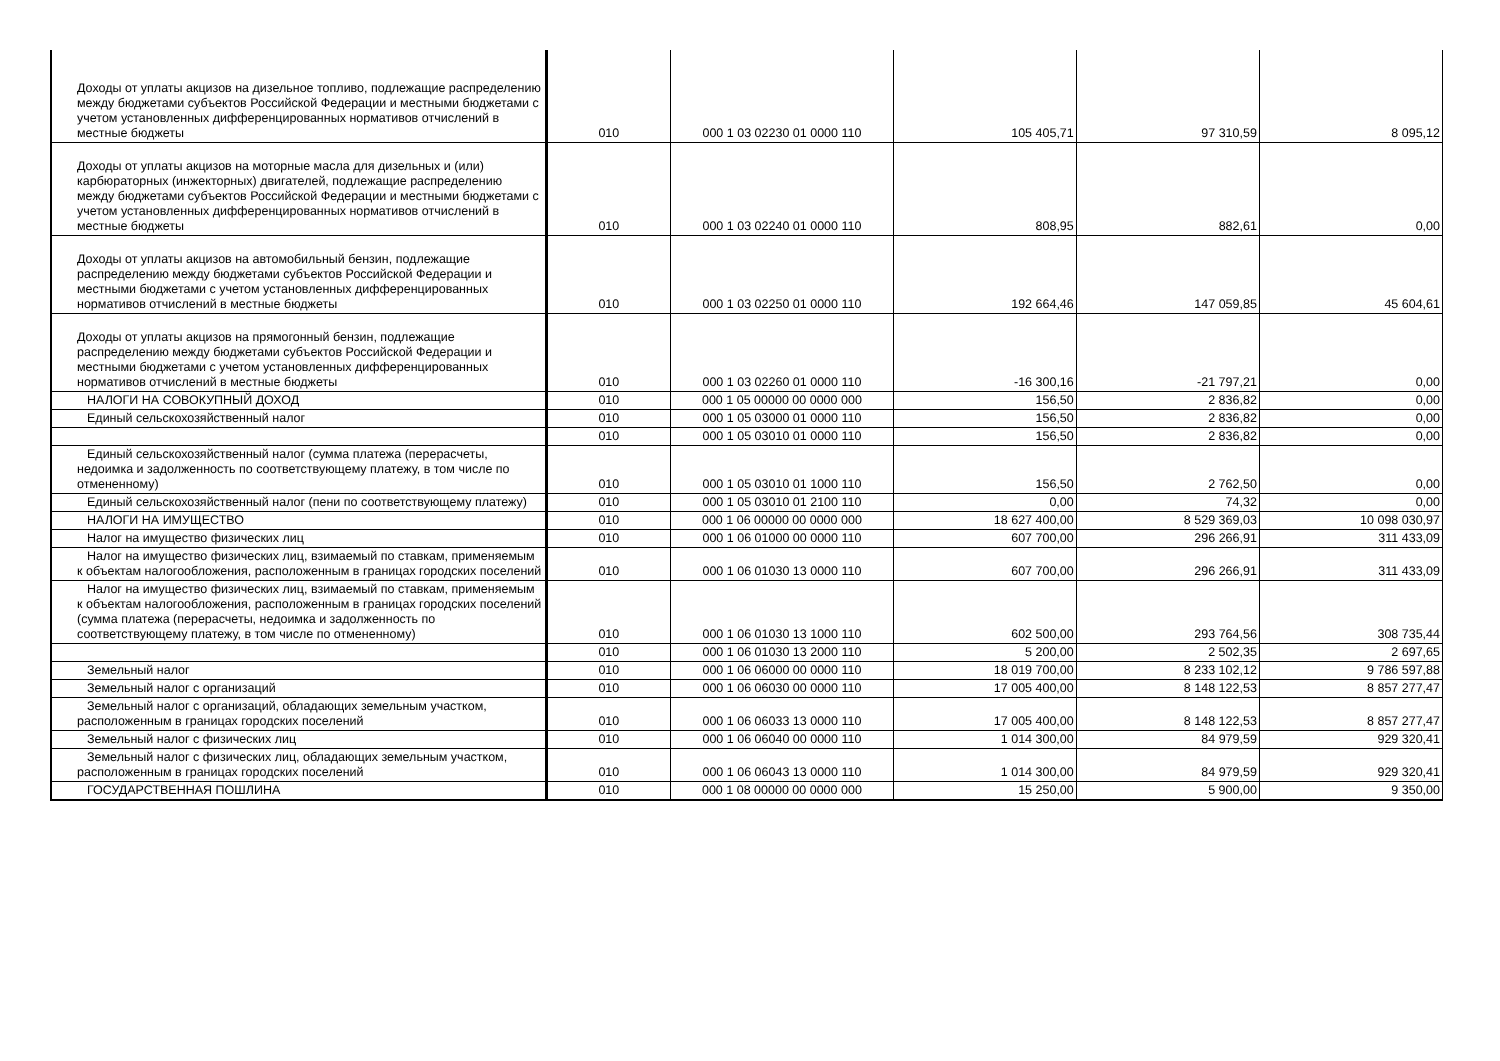| Доходы от уплаты акцизов на дизельное топливо, подлежащие распределению между бюджетами субъектов Российской Федерации и местными бюджетами с учетом установленных дифференцированных нормативов отчислений в местные бюджеты | 010 | 000 1 03 02230 01 0000 110 | 105 405,71 | 97 310,59 | 8 095,12 |
| Доходы от уплаты акцизов на моторные масла для дизельных и (или) карбюраторных (инжекторных) двигателей, подлежащие распределению между бюджетами субъектов Российской Федерации и местными бюджетами с учетом установленных дифференцированных нормативов отчислений в местные бюджеты | 010 | 000 1 03 02240 01 0000 110 | 808,95 | 882,61 | 0,00 |
| Доходы от уплаты акцизов на автомобильный бензин, подлежащие распределению между бюджетами субъектов Российской Федерации и местными бюджетами с учетом установленных дифференцированных нормативов отчислений в местные бюджеты | 010 | 000 1 03 02250 01 0000 110 | 192 664,46 | 147 059,85 | 45 604,61 |
| Доходы от уплаты акцизов на прямогонный бензин, подлежащие распределению между бюджетами субъектов Российской Федерации и местными бюджетами с учетом установленных дифференцированных нормативов отчислений в местные бюджеты | 010 | 000 1 03 02260 01 0000 110 | -16 300,16 | -21 797,21 | 0,00 |
| НАЛОГИ НА СОВОКУПНЫЙ ДОХОД | 010 | 000 1 05 00000 00 0000 000 | 156,50 | 2 836,82 | 0,00 |
| Единый сельскохозяйственный налог | 010 | 000 1 05 03000 01 0000 110 | 156,50 | 2 836,82 | 0,00 |
| | 010 | 000 1 05 03010 01 0000 110 | 156,50 | 2 836,82 | 0,00 |
| Единый сельскохозяйственный налог (сумма платежа (перерасчеты, недоимка и задолженность по соответствующему платежу, в том числе по отмененному) | 010 | 000 1 05 03010 01 1000 110 | 156,50 | 2 762,50 | 0,00 |
| Единый сельскохозяйственный налог (пени по соответствующему платежу) | 010 | 000 1 05 03010 01 2100 110 | 0,00 | 74,32 | 0,00 |
| НАЛОГИ НА ИМУЩЕСТВО | 010 | 000 1 06 00000 00 0000 000 | 18 627 400,00 | 8 529 369,03 | 10 098 030,97 |
| Налог на имущество физических лиц | 010 | 000 1 06 01000 00 0000 110 | 607 700,00 | 296 266,91 | 311 433,09 |
| Налог на имущество физических лиц, взимаемый по ставкам, применяемым к объектам налогообложения, расположенным в границах городских поселений | 010 | 000 1 06 01030 13 0000 110 | 607 700,00 | 296 266,91 | 311 433,09 |
| Налог на имущество физических лиц, взимаемый по ставкам, применяемым к объектам налогообложения, расположенным в границах городских поселений (сумма платежа (перерасчеты, недоимка и задолженность по соответствующему платежу, в том числе по отмененному) | 010 | 000 1 06 01030 13 1000 110 | 602 500,00 | 293 764,56 | 308 735,44 |
| | 010 | 000 1 06 01030 13 2000 110 | 5 200,00 | 2 502,35 | 2 697,65 |
| Земельный налог | 010 | 000 1 06 06000 00 0000 110 | 18 019 700,00 | 8 233 102,12 | 9 786 597,88 |
| Земельный налог с организаций | 010 | 000 1 06 06030 00 0000 110 | 17 005 400,00 | 8 148 122,53 | 8 857 277,47 |
| Земельный налог с организаций, обладающих земельным участком, расположенным в границах городских поселений | 010 | 000 1 06 06033 13 0000 110 | 17 005 400,00 | 8 148 122,53 | 8 857 277,47 |
| Земельный налог с физических лиц | 010 | 000 1 06 06040 00 0000 110 | 1 014 300,00 | 84 979,59 | 929 320,41 |
| Земельный налог с физических лиц, обладающих земельным участком, расположенным в границах городских поселений | 010 | 000 1 06 06043 13 0000 110 | 1 014 300,00 | 84 979,59 | 929 320,41 |
| ГОСУДАРСТВЕННАЯ ПОШЛИНА | 010 | 000 1 08 00000 00 0000 000 | 15 250,00 | 5 900,00 | 9 350,00 |